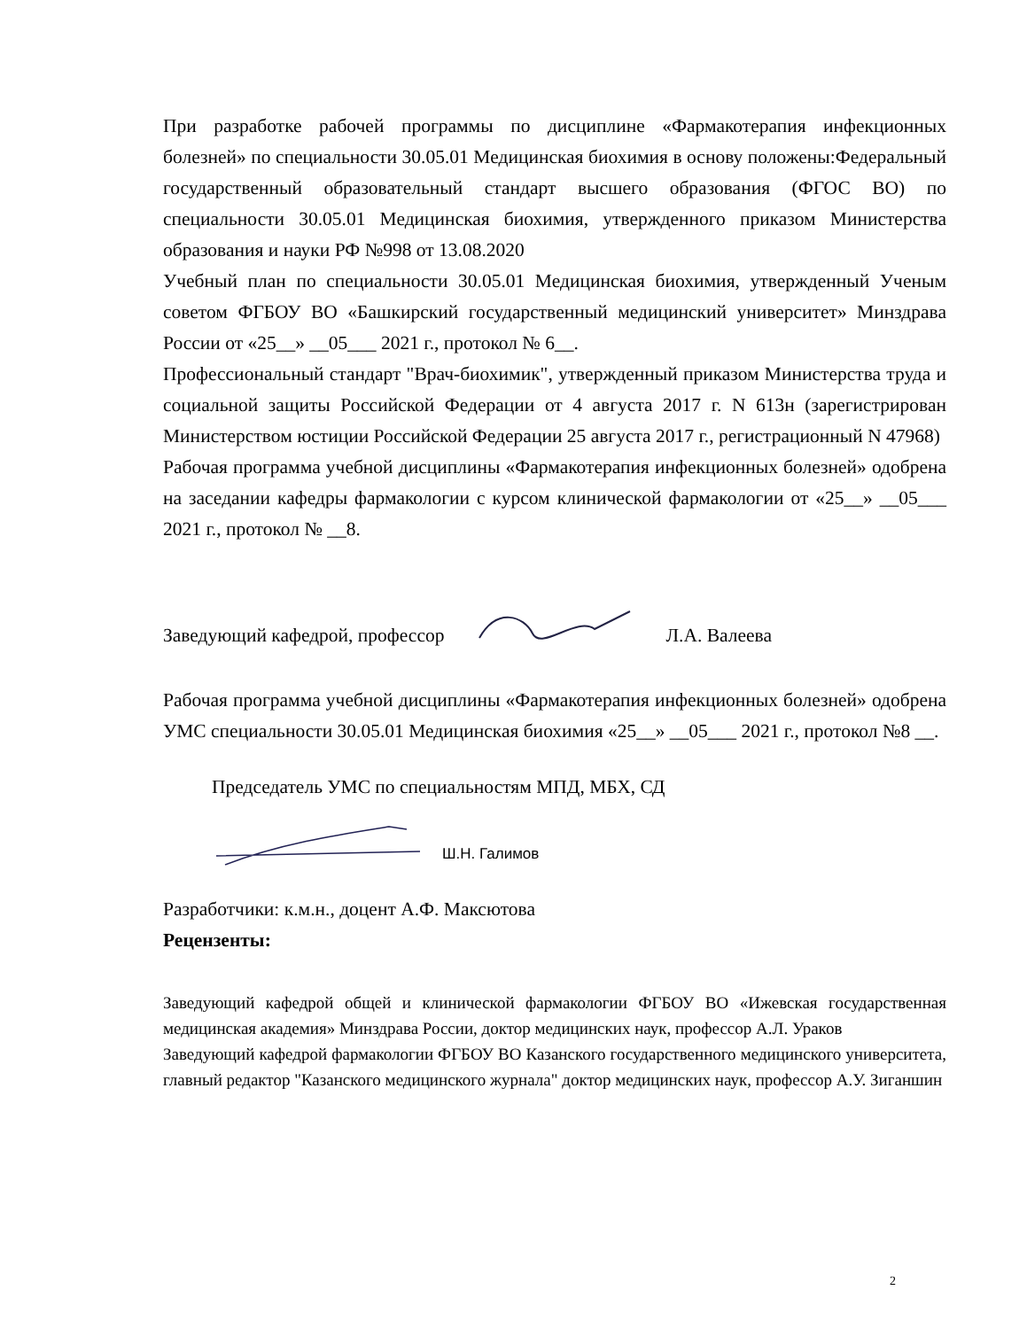При разработке рабочей программы по дисциплине «Фармакотерапия инфекционных болезней» по специальности 30.05.01 Медицинская биохимия в основу положены:Федеральный государственный образовательный стандарт высшего образования (ФГОС ВО) по специальности 30.05.01 Медицинская биохимия, утвержденного приказом Министерства образования и науки РФ №998 от 13.08.2020
Учебный план по специальности 30.05.01 Медицинская биохимия, утвержденный Ученым советом ФГБОУ ВО «Башкирский государственный медицинский университет» Минздрава России от «25__» __05___ 2021 г., протокол № 6__.
Профессиональный стандарт "Врач-биохимик", утвержденный приказом Министерства труда и социальной защиты Российской Федерации от 4 августа 2017 г. N 613н (зарегистрирован Министерством юстиции Российской Федерации 25 августа 2017 г., регистрационный N 47968)
Рабочая программа учебной дисциплины «Фармакотерапия инфекционных болезней» одобрена на заседании кафедры фармакологии с курсом клинической фармакологии от «25__» __05___ 2021 г., протокол № __8.
Заведующий кафедрой, профессор Л.А. Валеева
Рабочая программа учебной дисциплины «Фармакотерапия инфекционных болезней» одобрена УМС специальности 30.05.01 Медицинская биохимия «25__» __05___ 2021 г., протокол №8 __.
Председатель УМС по специальностям МПД, МБХ, СД
Ш.Н. Галимов
Разработчики: к.м.н., доцент А.Ф. Максютова
Рецензенты:
Заведующий кафедрой общей и клинической фармакологии ФГБОУ ВО «Ижевская государственная медицинская академия» Минздрава России, доктор медицинских наук, профессор А.Л. Ураков
Заведующий кафедрой фармакологии ФГБОУ ВО Казанского государственного медицинского университета, главный редактор "Казанского медицинского журнала" доктор медицинских наук, профессор А.У. Зиганшин
2